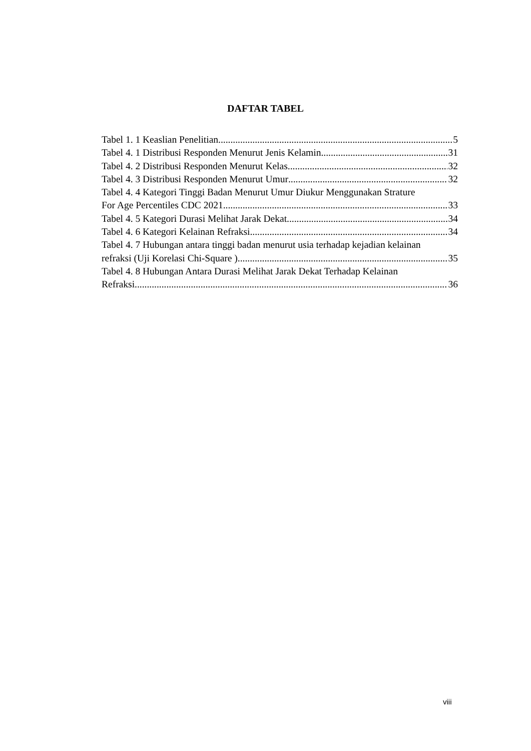DAFTAR TABEL
Tabel 1. 1 Keaslian Penelitian 5
Tabel 4. 1 Distribusi Responden Menurut Jenis Kelamin 31
Tabel 4. 2 Distribusi Responden Menurut Kelas 32
Tabel 4. 3 Distribusi Responden Menurut Umur 32
Tabel 4. 4 Kategori Tinggi Badan Menurut Umur Diukur Menggunakan Strature
For Age Percentiles CDC 2021 33
Tabel 4. 5 Kategori Durasi Melihat Jarak Dekat 34
Tabel 4. 6 Kategori Kelainan Refraksi 34
Tabel 4. 7 Hubungan antara tinggi badan menurut usia terhadap kejadian kelainan
refraksi (Uji Korelasi Chi-Square ) 35
Tabel 4. 8 Hubungan Antara Durasi Melihat Jarak Dekat Terhadap Kelainan
Refraksi 36
viii